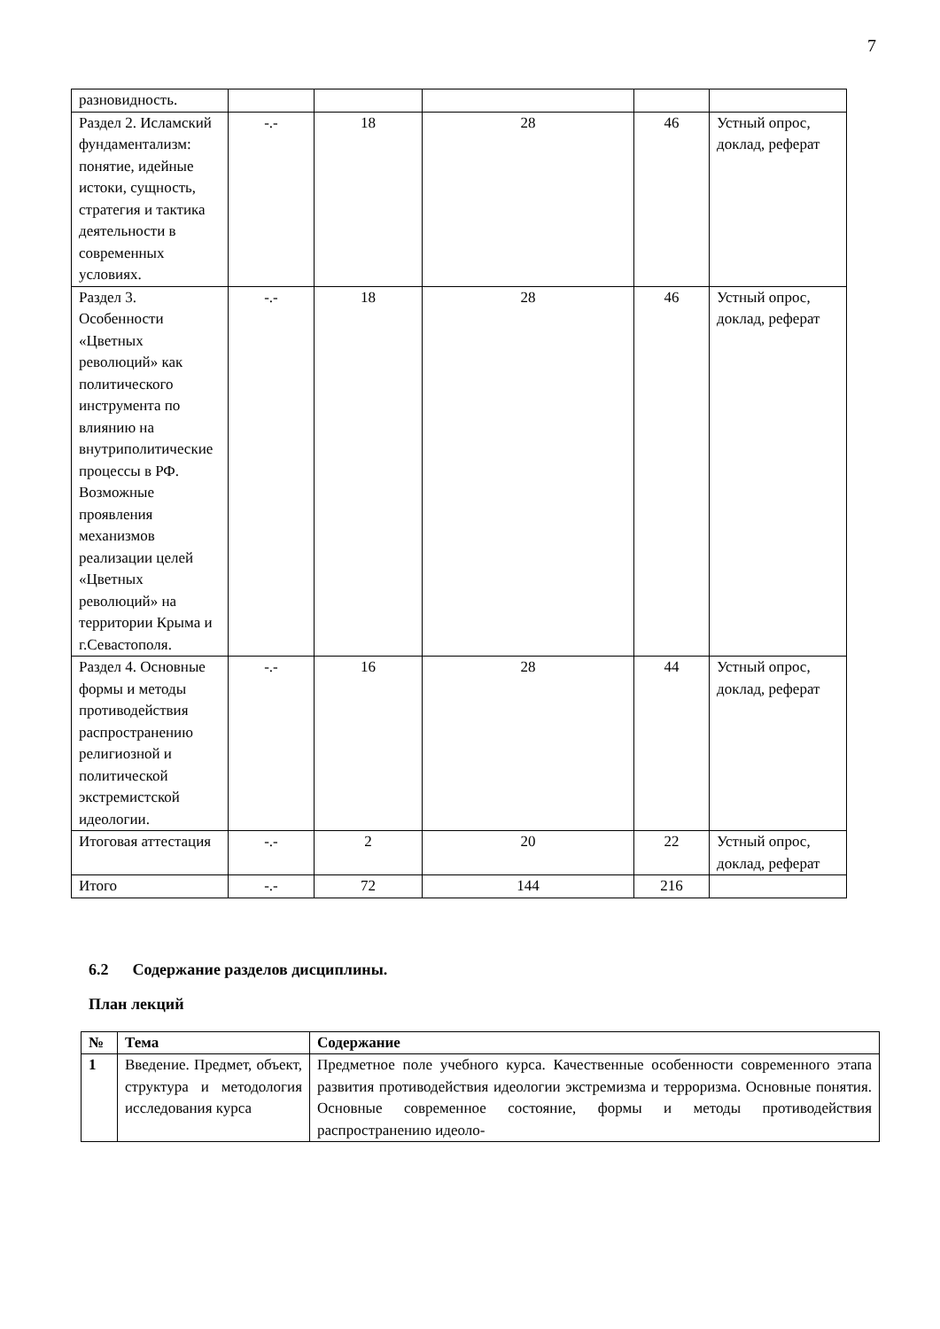7
| разновидность. | | | | | |
| Раздел 2. Исламский фундаментализм: понятие, идейные истоки, сущность, стратегия и тактика деятельности в современных условиях. | -.- | 18 | 28 | 46 | Устный опрос, доклад, реферат |
| Раздел 3. Особенности «Цветных революций» как политического инструмента по влиянию на внутриполитические процессы в РФ. Возможные проявления механизмов реализации целей «Цветных революций» на территории Крыма и г.Севастополя. | -.- | 18 | 28 | 46 | Устный опрос, доклад, реферат |
| Раздел 4. Основные формы и методы противодействия распространению религиозной и политической экстремистской идеологии. | -.- | 16 | 28 | 44 | Устный опрос, доклад, реферат |
| Итоговая аттестация | -.- | 2 | 20 | 22 | Устный опрос, доклад, реферат |
| Итого | -.- | 72 | 144 | 216 | |
6.2 Содержание разделов дисциплины.
План лекций
| № | Тема | Содержание |
| --- | --- | --- |
| 1 | Введение. Предмет, объект, структура и методология исследования курса | Предметное поле учебного курса. Качественные особенности современного этапа развития противодействия идеологии экстремизма и терроризма. Основные понятия. Основные современное состояние, формы и методы противодействия распространению идеоло- |